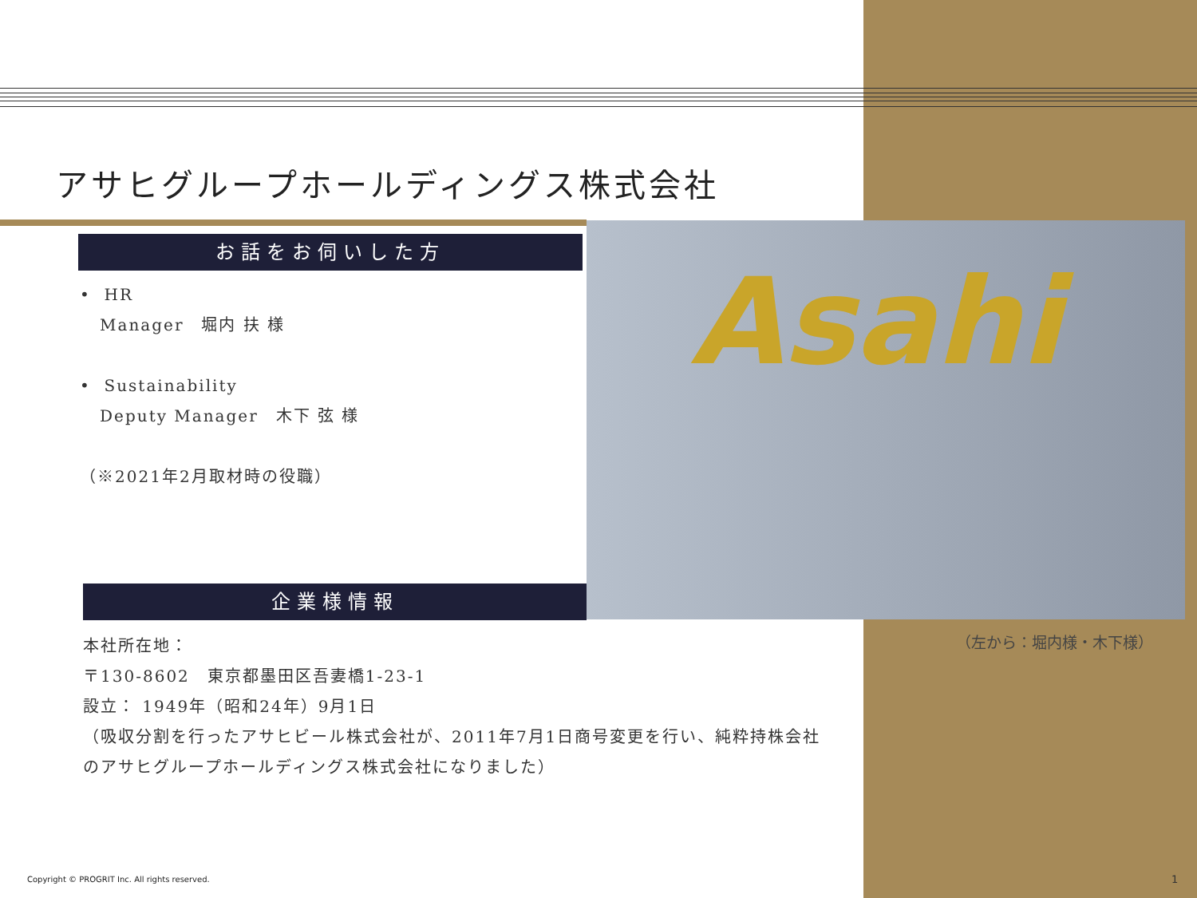アサヒグループホールディングス株式会社
お話をお伺いした方
• HR
Manager　堀内 扶 様
• Sustainability
Deputy Manager　木下 弦 様
（※2021年2月取材時の役職）
Asahi
企業様情報
本社所在地：
〒130-8602　東京都墨田区吾妻橋1-23-1
設立： 1949年（昭和24年）9月1日
（吸収分割を行ったアサヒビール株式会社が、2011年7月1日商号変更を行い、純粋持株会社
のアサヒグループホールディングス株式会社になりました）
（左から：堀内様・木下様）
Copyright © PROGRIT Inc. All rights reserved.
1